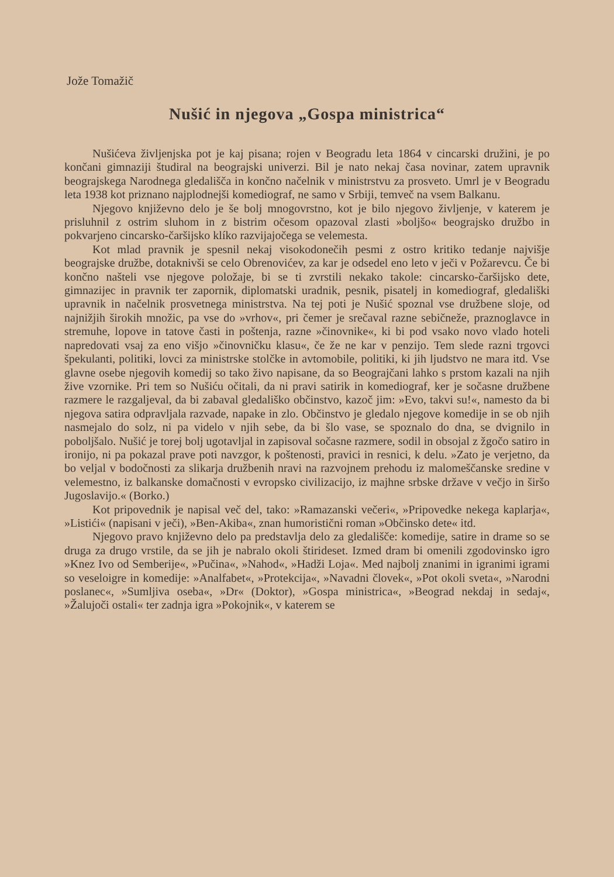Jože Tomažič
Nušić in njegova „Gospa ministrica“
Nušićeva življenjska pot je kaj pisana; rojen v Beogradu leta 1864 v cincarski družini, je po končani gimnaziji študiral na beograjski univerzi. Bil je nato nekaj časa novinar, zatem upravnik beograjskega Narodnega gledališča in končno načelnik v ministrstvu za prosveto. Umrl je v Beogradu leta 1938 kot priznano najplodnejši komediograf, ne samo v Srbiji, temveč na vsem Balkanu.
Njegovo književno delo je še bolj mnogovrstno, kot je bilo njegovo življenje, v katerem je prisluhnil z ostrim sluhom in z bistrim očesom opazoval zlasti »boljšo« beograjsko družbo in pokvarjeno cincarsko-čaršijsko klíko razvijajočega se velemesta.
Kot mlad pravnik je spesnil nekaj visokodonečih pesmi z ostro kritiko tedanje najvišje beograjske družbe, dotaknivši se celo Obrenovićev, za kar je odsedel eno leto v ječi v Požarevcu. Če bi končno našteli vse njegove položaje, bi se ti zvrstili nekako takole: cincarsko-čaršijsko dete, gimnazijec in pravnik ter zapornik, diplomatski uradnik, pesnik, pisatelj in komediograf, gledališki upravnik in načelnik prosvetnega ministrstva. Na tej poti je Nušić spoznal vse družbene sloje, od najnižjih širokih množic, pa vse do »vrhov«, pri čemer je srečaval razne sebičneže, praznoglavce in stremuhe, lopove in tatove časti in poštenja, razne »činovnike«, ki bi pod vsako novo vlado hoteli napredovati vsaj za eno višjo »činovničku klasu«, če že ne kar v penzijo. Tem slede razni trgovci špekulanti, politiki, lovci za ministrske stolčke in avtomobile, politiki, ki jih ljudstvo ne mara itd. Vse glavne osebe njegovih komedij so tako živo napisane, da so Beograjčani lahko s prstom kazali na njih žive vzornike. Pri tem so Nušiću očitali, da ni pravi satirik in komediograf, ker je sočasne družbene razmere le razgaljeval, da bi zabaval gledališko občinstvo, kazoč jim: »Evo, takvi su!«, namesto da bi njegova satira odpravljala razvade, napake in zlo. Občinstvo je gledalo njegove komedije in se ob njih nasmejalo do solz, ni pa videlo v njih sebe, da bi šlo vase, se spoznalo do dna, se dvignilo in poboljšalo. Nušić je torej bolj ugotavljal in zapisoval sočasne razmere, sodil in obsojal z žgočo satiro in ironijo, ni pa pokazal prave poti navzgor, k poštenosti, pravici in resnici, k delu. »Zato je verjetno, da bo veljal v bodočnosti za slikarja družbenih nravi na razvojnem prehodu iz malomeščanske sredine v velemestno, iz balkanske domačnosti v evropsko civilizacijo, iz majhne srbske države v večjo in širšo Jugoslavijo.« (Borko.)
Kot pripovednik je napisal več del, tako: »Ramazanski večeri«, »Pripovedke nekega kaplarja«, »Listići« (napisani v ječi), »Ben-Akiba«, znan humoristični roman »Občinsko dete« itd.
Njegovo pravo književno delo pa predstavlja delo za gledališče: komedije, satire in drame so se druga za drugo vrstile, da se jih je nabralo okoli štirideset. Izmed dram bi omenili zgodovinsko igro »Knez Ivo od Semberije«, »Pučina«, »Nahod«, »Hadži Loja«. Med najbolj znanimi in igranimi igrami so veseloigre in komedije: »Analfabet«, »Protekcija«, »Navadni človek«, »Pot okoli sveta«, »Narodni poslanec«, »Sumljiva oseba«, »Dr« (Doktor), »Gospa ministrica«, »Beograd nekdaj in sedaj«, »Žalujoči ostali« ter zadnja igra »Pokojnik«, v katerem se